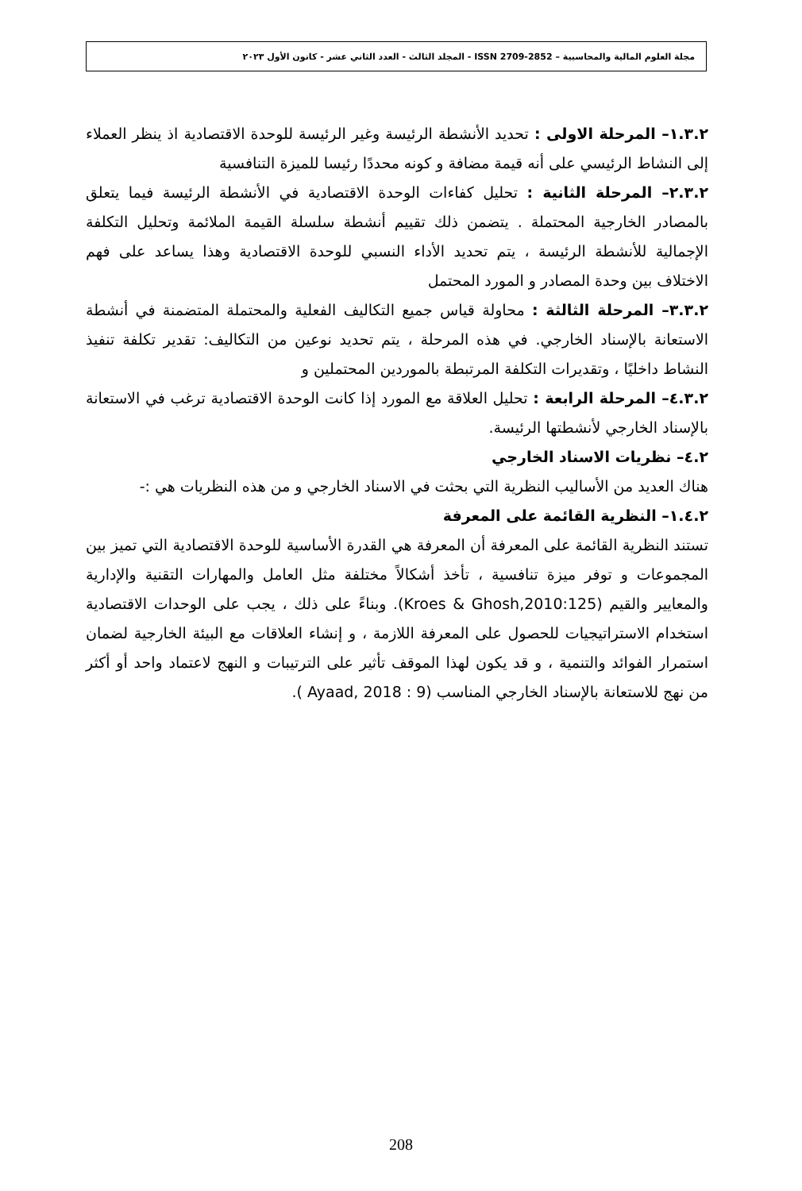مجلة العلوم المالية والمحاسبية – ISSN 2709-2852 - المجلد الثالث - العدد الثاني عشر - كانون الأول ٢٠٢٣
١.٣.٢– المرحلة الاولى : تحديد الأنشطة الرئيسة وغير الرئيسة للوحدة الاقتصادية اذ ينظر العملاء إلى النشاط الرئيسي على أنه قيمة مضافة و كونه محددًا رئيسا للميزة التنافسية
٢.٣.٢– المرحلة الثانية : تحليل كفاءات الوحدة الاقتصادية في الأنشطة الرئيسة فيما يتعلق بالمصادر الخارجية المحتملة . يتضمن ذلك تقييم أنشطة سلسلة القيمة الملائمة وتحليل التكلفة الإجمالية للأنشطة الرئيسة ، يتم تحديد الأداء النسبي للوحدة الاقتصادية وهذا يساعد على فهم الاختلاف بين وحدة المصادر و المورد المحتمل
٣.٣.٢– المرحلة الثالثة : محاولة قياس جميع التكاليف الفعلية والمحتملة المتضمنة في أنشطة الاستعانة بالإسناد الخارجي. في هذه المرحلة ، يتم تحديد نوعين من التكاليف: تقدير تكلفة تنفيذ النشاط داخليًا ، وتقديرات التكلفة المرتبطة بالموردين المحتملين و
٤.٣.٢– المرحلة الرابعة : تحليل العلاقة مع المورد إذا كانت الوحدة الاقتصادية ترغب في الاستعانة بالإسناد الخارجي لأنشطتها الرئيسة.
٤.٢– نظريات الاسناد الخارجي
هناك العديد من الأساليب النظرية التي بحثت في الاسناد الخارجي و من هذه النظريات هي :-
١.٤.٢– النظرية القائمة على المعرفة
تستند النظرية القائمة على المعرفة أن المعرفة هي القدرة الأساسية للوحدة الاقتصادية التي تميز بين المجموعات و توفر ميزة تنافسية ، تأخذ أشكالاً مختلفة مثل العامل والمهارات التقنية والإدارية والمعايير والقيم (Kroes & Ghosh,2010:125). وبناءً على ذلك ، يجب على الوحدات الاقتصادية استخدام الاستراتيجيات للحصول على المعرفة اللازمة ، و إنشاء العلاقات مع البيئة الخارجية لضمان استمرار الفوائد والتنمية ، و قد يكون لهذا الموقف تأثير على الترتيبات و النهج لاعتماد واحد أو أكثر من نهج للاستعانة بالإسناد الخارجي المناسب (Ayaad, 2018 : 9 ).
208